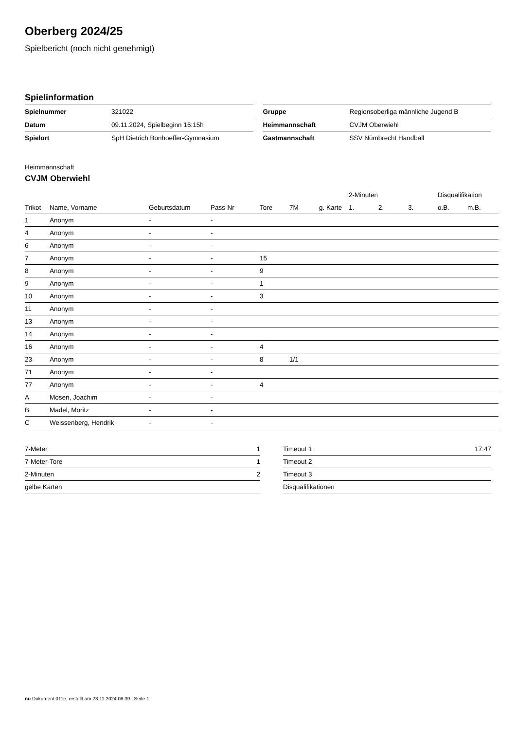Oberberg 2024/25
Spielbericht (noch nicht genehmigt)
Spielinformation
| Spielnummer | 321022 |
| Datum | 09.11.2024, Spielbeginn 16:15h |
| Spielort | SpH Dietrich Bonhoeffer-Gymnasium |
| Gruppe | Regionsoberliga männliche Jugend B |
| Heimmannschaft | CVJM Oberwiehl |
| Gastmannschaft | SSV Nümbrecht Handball |
Heimmannschaft
CVJM Oberwiehl
| | | | | | | | 2-Minuten | | | Disqualifikation | |
| --- | --- | --- | --- | --- | --- | --- | --- | --- | --- | --- | --- |
| Trikot | Name, Vorname | Geburtsdatum | Pass-Nr | Tore | 7M | g. Karte | 1. | 2. | 3. | o.B. | m.B. |
| 1 | Anonym | - | - | | | | | | | | |
| 4 | Anonym | - | - | | | | | | | | |
| 6 | Anonym | - | - | | | | | | | | |
| 7 | Anonym | - | - | 15 | | | | | | | |
| 8 | Anonym | - | - | 9 | | | | | | | |
| 9 | Anonym | - | - | 1 | | | | | | | |
| 10 | Anonym | - | - | 3 | | | | | | | |
| 11 | Anonym | - | - | | | | | | | | |
| 13 | Anonym | - | - | | | | | | | | |
| 14 | Anonym | - | - | | | | | | | | |
| 16 | Anonym | - | - | 4 | | | | | | | |
| 23 | Anonym | - | - | 8 | 1/1 | | | | | | |
| 71 | Anonym | - | - | | | | | | | | |
| 77 | Anonym | - | - | 4 | | | | | | | |
| A | Mosen, Joachim | - | - | | | | | | | | |
| B | Madel, Moritz | - | - | | | | | | | | |
| C | Weissenberg, Hendrik | - | - | | | | | | | | |
| 7-Meter | 1 |
| 7-Meter-Tore | 1 |
| 2-Minuten | 2 |
| gelbe Karten | |
| Timeout 1 | 17:47 |
| Timeout 2 | |
| Timeout 3 | |
| Disqualifikationen | |
nu.Dokument 011e, erstellt am 23.11.2024 08:39 | Seite 1